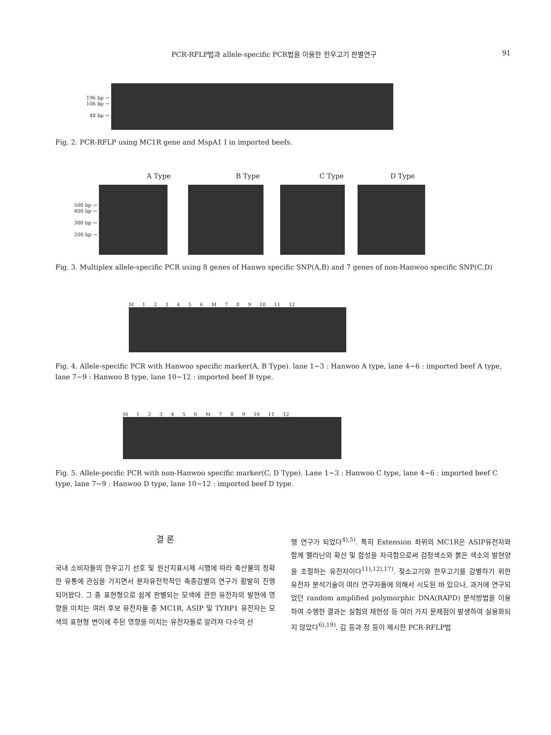PCR-RFLP법과 allele-specific PCR법을 이용한 한우고기 판별연구 91
196 bp →
106 bp →
48 bp →
Fig. 2. PCR-RFLP using MC1R gene and MspA1 I in imported beefs.
A Type B Type C Type D Type
500 bp →
400 bp →
300 bp →
200 bp →
Fig. 3. Multiplex allele-specific PCR using 8 genes of Hanwo specific SNP(A,B) and 7 genes of non-Hanwoo specific SNP(C,D)
M 1 2 3 4 5 6 M 7 8 9 10 11 12
Fig. 4. Allele-specific PCR with Hanwoo specific marker(A, B Type). lane 1~3 : Hanwoo A type, lane 4~6 : imported beef A type, lane 7~9 : Hanwoo B type, lane 10~12 : imported beef B type.
M 1 2 3 4 5 6 M 7 8 9 10 11 12
Fig. 5. Allele-pecific PCR with non-Hanwoo specific marker(C, D Type). Lane 1~3 : Hanwoo C type, lane 4~6 : imported beef C type, lane 7~9 : Hanwoo D type, lane 10~12 : imported beef D type.
결 론
국내 소비자들의 한우고기 선호 및 원산지표시제 시행에 따라 축산물의 정확한 유통에 관심을 가지면서 분자유전학적인 축종감별의 연구가 활발히 진행되어왔다. 그 중 표현형으로 쉽게 판별되는 모색에 관한 유전자의 발현에 영향을 미치는 여러 후보 유전자들 중 MC1R, ASIP 및 TYRP1 유전자는 모색의 표현형 변이에 주된 영향을 미치는 유전자들로 알려져 다수의 선
행 연구가 되었다<sup>4),5)</sup>. 특히 Extension 좌위의 MC1R은 ASIP유전자와 함께 멜라닌의 확산 및 합성을 자극함으로써 검정색소와 붉은 색소의 발현양을 조절하는 유전자이다<sup>11),12),17)</sup>. 젖소고기와 한우고기를 감별하기 위한 유전자 분석기술이 여러 연구자들에 의해서 시도된 바 있으나, 과거에 연구되었던 random amplified polymorphic DNA(RAPD) 분석방법을 이용하여 수행한 결과는 실험의 재현성 등 여러 가지 문제점이 발생하여 실용화되지 않았다<sup>6),19)</sup>. 김 등과 정 등이 제시한 PCR-RFLP법